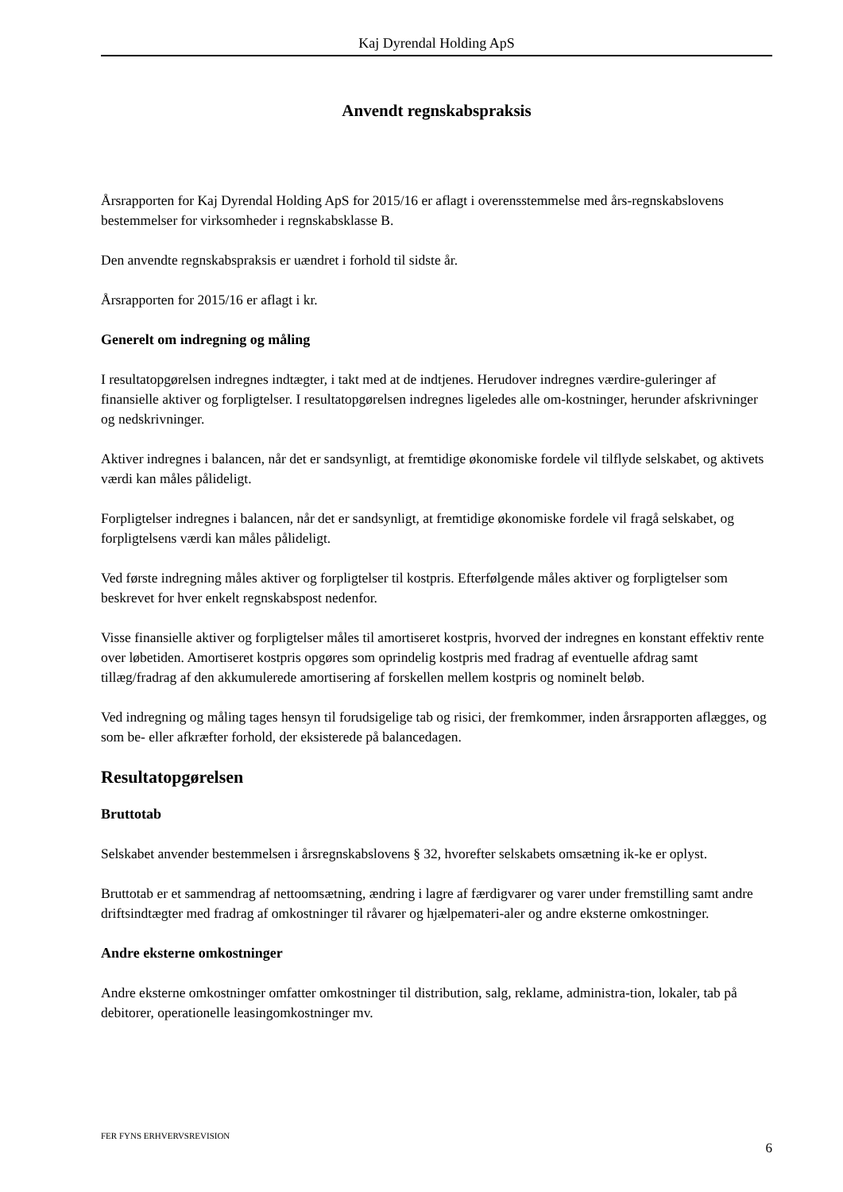Kaj Dyrendal Holding ApS
Anvendt regnskabspraksis
Årsrapporten for Kaj Dyrendal Holding ApS for 2015/16 er aflagt i overensstemmelse med års-regnskabslovens bestemmelser for virksomheder i regnskabsklasse B.
Den anvendte regnskabspraksis er uændret i forhold til sidste år.
Årsrapporten for 2015/16 er aflagt i kr.
Generelt om indregning og måling
I resultatopgørelsen indregnes indtægter, i takt med at de indtjenes. Herudover indregnes værdire-guleringer af finansielle aktiver og forpligtelser. I resultatopgørelsen indregnes ligeledes alle om-kostninger, herunder afskrivninger og nedskrivninger.
Aktiver indregnes i balancen, når det er sandsynligt, at fremtidige økonomiske fordele vil tilflyde selskabet, og aktivets værdi kan måles pålideligt.
Forpligtelser indregnes i balancen, når det er sandsynligt, at fremtidige økonomiske fordele vil fragå selskabet, og forpligtelsens værdi kan måles pålideligt.
Ved første indregning måles aktiver og forpligtelser til kostpris. Efterfølgende måles aktiver og forpligtelser som beskrevet for hver enkelt regnskabspost nedenfor.
Visse finansielle aktiver og forpligtelser måles til amortiseret kostpris, hvorved der indregnes en konstant effektiv rente over løbetiden. Amortiseret kostpris opgøres som oprindelig kostpris med fradrag af eventuelle afdrag samt tillæg/fradrag af den akkumulerede amortisering af forskellen mellem kostpris og nominelt beløb.
Ved indregning og måling tages hensyn til forudsigelige tab og risici, der fremkommer, inden årsrapporten aflægges, og som be- eller afkræfter forhold, der eksisterede på balancedagen.
Resultatopgørelsen
Bruttotab
Selskabet anvender bestemmelsen i årsregnskabslovens § 32, hvorefter selskabets omsætning ik-ke er oplyst.
Bruttotab er et sammendrag af nettoomsætning, ændring i lagre af færdigvarer og varer under fremstilling samt andre driftsindtægter med fradrag af omkostninger til råvarer og hjælpemateri-aler og andre eksterne omkostninger.
Andre eksterne omkostninger
Andre eksterne omkostninger omfatter omkostninger til distribution, salg, reklame, administra-tion, lokaler, tab på debitorer, operationelle leasingomkostninger mv.
FER FYNS ERHVERVSREVISION 6